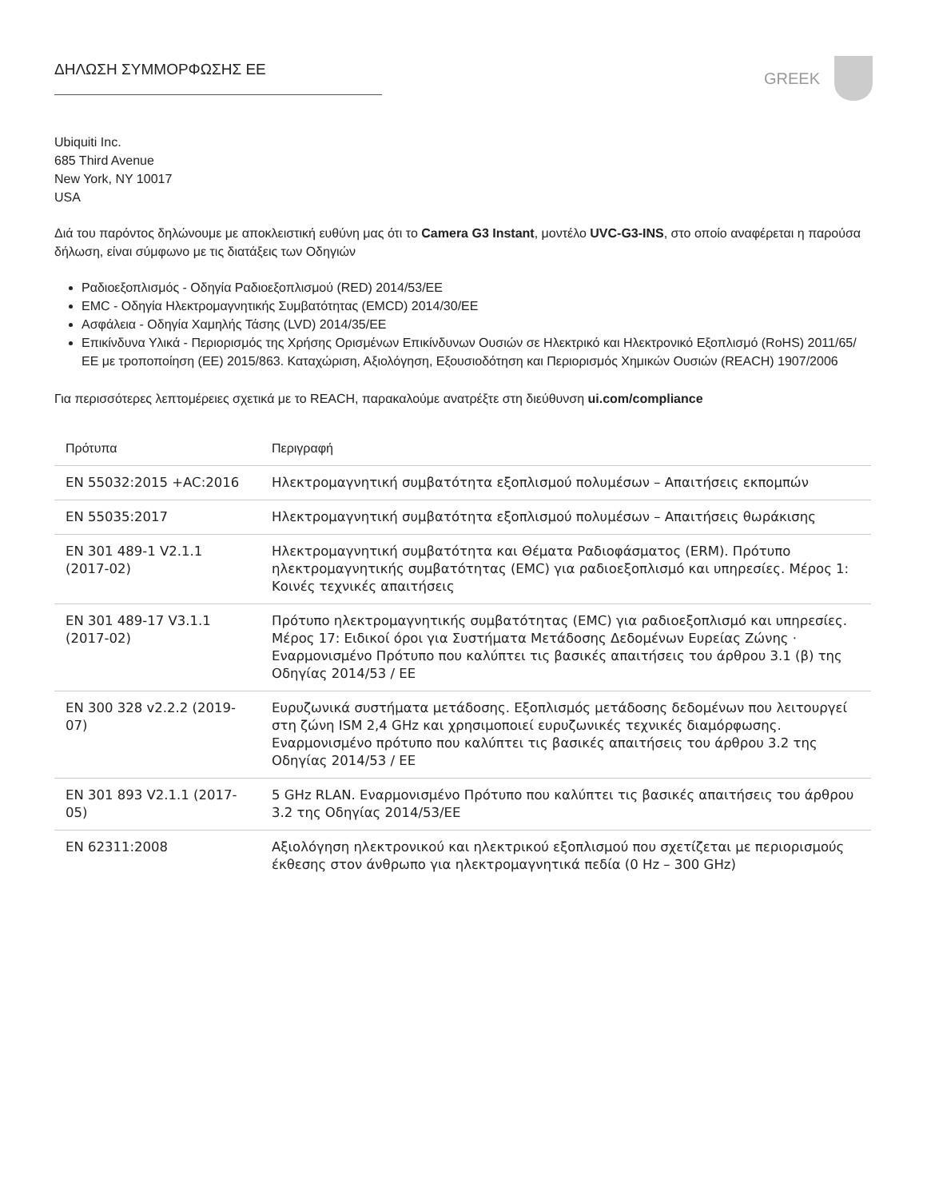ΔΗΛΩΣΗ ΣΥΜΜΟΡΦΩΣΗΣ ΕΕ
GREEK
Ubiquiti Inc.
685 Third Avenue
New York, NY 10017
USA
Διά του παρόντος δηλώνουμε με αποκλειστική ευθύνη μας ότι το Camera G3 Instant, μοντέλο UVC-G3-INS, στο οποίο αναφέρεται η παρούσα δήλωση, είναι σύμφωνο με τις διατάξεις των Οδηγιών
Ραδιοεξοπλισμός - Οδηγία Ραδιοεξοπλισμού (RED) 2014/53/ΕΕ
EMC - Οδηγία Ηλεκτρομαγνητικής Συμβατότητας (EMCD) 2014/30/ΕΕ
Ασφάλεια - Οδηγία Χαμηλής Τάσης (LVD) 2014/35/ΕΕ
Επικίνδυνα Υλικά - Περιορισμός της Χρήσης Ορισμένων Επικίνδυνων Ουσιών σε Ηλεκτρικό και Ηλεκτρονικό Εξοπλισμό (RoHS) 2011/65/ΕΕ με τροποποίηση (ΕΕ) 2015/863. Καταχώριση, Αξιολόγηση, Εξουσιοδότηση και Περιορισμός Χημικών Ουσιών (REACH) 1907/2006
Για περισσότερες λεπτομέρειες σχετικά με το REACH, παρακαλούμε ανατρέξτε στη διεύθυνση ui.com/compliance
| Πρότυπα | Περιγραφή |
| --- | --- |
| EN 55032:2015 +AC:2016 | Ηλεκτρομαγνητική συμβατότητα εξοπλισμού πολυμέσων – Απαιτήσεις εκπομπών |
| EN 55035:2017 | Ηλεκτρομαγνητική συμβατότητα εξοπλισμού πολυμέσων – Απαιτήσεις θωράκισης |
| EN 301 489-1 V2.1.1 (2017-02) | Ηλεκτρομαγνητική συμβατότητα και Θέματα Ραδιοφάσματος (ERM). Πρότυπο ηλεκτρομαγνητικής συμβατότητας (EMC) για ραδιοεξοπλισμό και υπηρεσίες. Μέρος 1: Κοινές τεχνικές απαιτήσεις |
| EN 301 489-17 V3.1.1 (2017-02) | Πρότυπο ηλεκτρομαγνητικής συμβατότητας (EMC) για ραδιοεξοπλισμό και υπηρεσίες. Μέρος 17: Ειδικοί όροι για Συστήματα Μετάδοσης Δεδομένων Ευρείας Ζώνης · Εναρμονισμένο Πρότυπο που καλύπτει τις βασικές απαιτήσεις του άρθρου 3.1 (β) της Οδηγίας 2014/53 / ΕΕ |
| EN 300 328 v2.2.2 (2019-07) | Ευρυζωνικά συστήματα μετάδοσης. Εξοπλισμός μετάδοσης δεδομένων που λειτουργεί στη ζώνη ISM 2,4 GHz και χρησιμοποιεί ευρυζωνικές τεχνικές διαμόρφωσης. Εναρμονισμένο πρότυπο που καλύπτει τις βασικές απαιτήσεις του άρθρου 3.2 της Οδηγίας 2014/53 / ΕΕ |
| EN 301 893 V2.1.1 (2017-05) | 5 GHz RLAN. Εναρμονισμένο Πρότυπο που καλύπτει τις βασικές απαιτήσεις του άρθρου 3.2 της Οδηγίας 2014/53/ΕΕ |
| EN 62311:2008 | Αξιολόγηση ηλεκτρονικού και ηλεκτρικού εξοπλισμού που σχετίζεται με περιορισμούς έκθεσης στον άνθρωπο για ηλεκτρομαγνητικά πεδία (0 Hz – 300 GHz) |